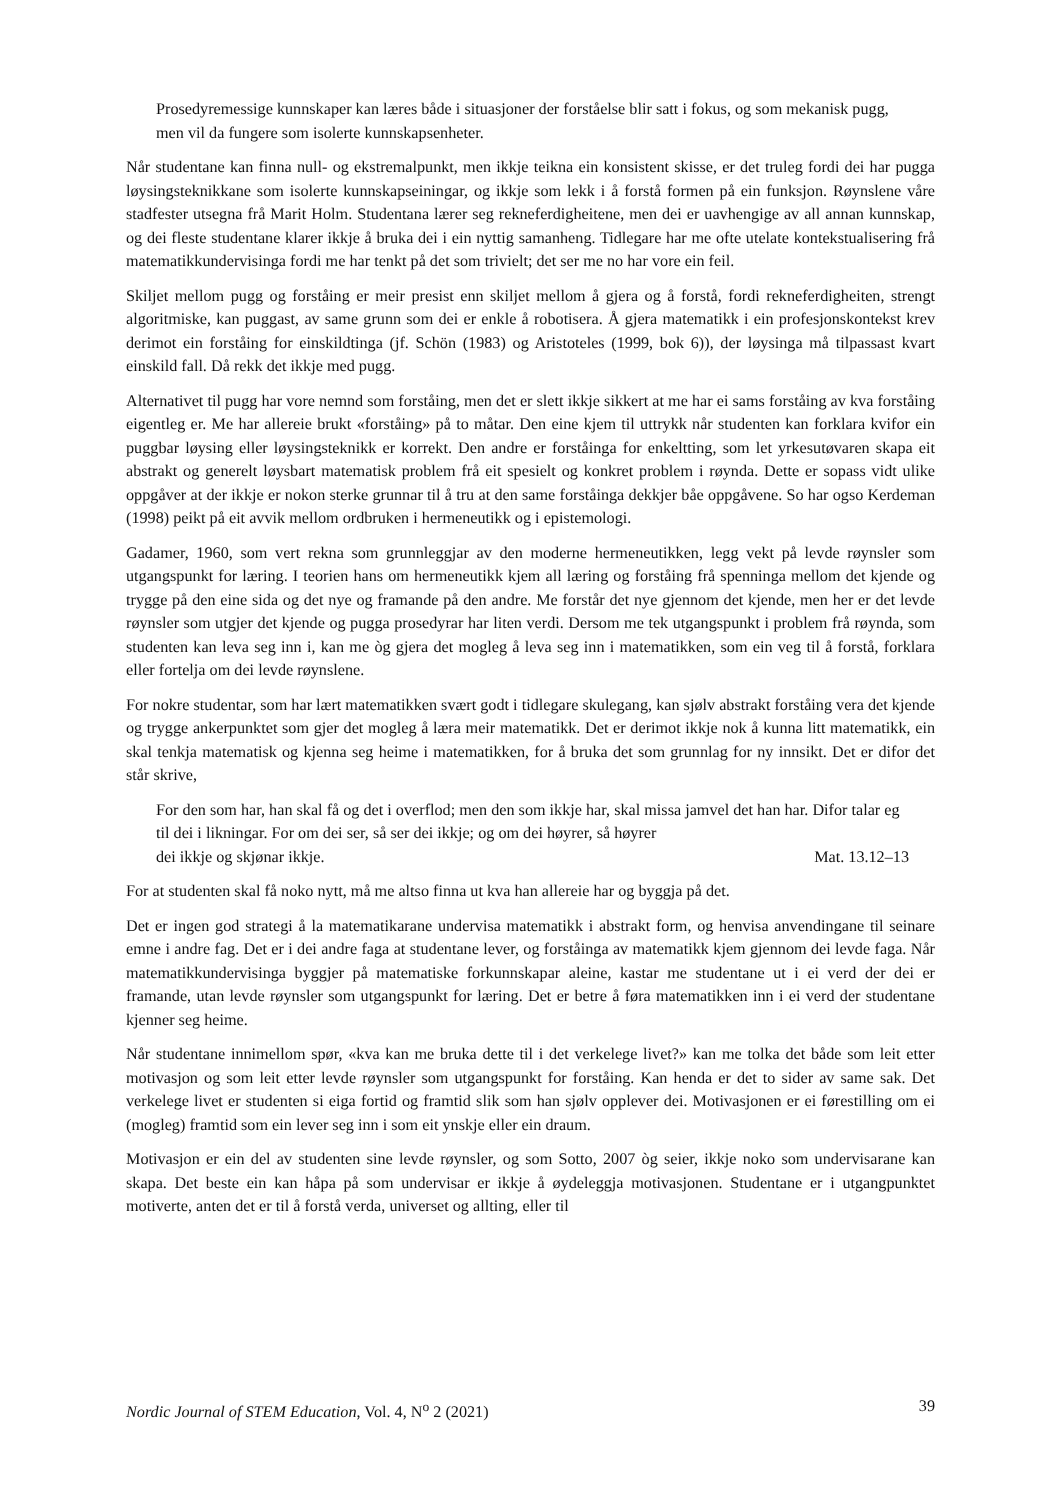Prosedyremessige kunnskaper kan læres både i situasjoner der forståelse blir satt i fokus, og som mekanisk pugg, men vil da fungere som isolerte kunnskapsenheter.
Når studentane kan finna null- og ekstremalpunkt, men ikkje teikna ein konsistent skisse, er det truleg fordi dei har pugga løysingsteknikkane som isolerte kunnskapseiningar, og ikkje som lekk i å forstå formen på ein funksjon. Røynslene våre stadfester utsegna frå Marit Holm. Studentana lærer seg rekneferdigheitene, men dei er uavhengige av all annan kunnskap, og dei fleste studentane klarer ikkje å bruka dei i ein nyttig samanheng. Tidlegare har me ofte utelate kontekstualisering frå matematikkundervisinga fordi me har tenkt på det som trivielt; det ser me no har vore ein feil.
Skiljet mellom pugg og forståing er meir presist enn skiljet mellom å gjera og å forstå, fordi rekneferdigheiten, strengt algoritmiske, kan puggast, av same grunn som dei er enkle å robotisera. Å gjera matematikk i ein profesjonskontekst krev derimot ein forståing for einskildtinga (jf. Schön (1983) og Aristoteles (1999, bok 6)), der løysinga må tilpassast kvart einskild fall. Då rekk det ikkje med pugg.
Alternativet til pugg har vore nemnd som forståing, men det er slett ikkje sikkert at me har ei sams forståing av kva forståing eigentleg er. Me har allereie brukt «forståing» på to måtar. Den eine kjem til uttrykk når studenten kan forklara kvifor ein puggbar løysing eller løysingsteknikk er korrekt. Den andre er forståinga for enkeltting, som let yrkesutøvaren skapa eit abstrakt og generelt løysbart matematisk problem frå eit spesielt og konkret problem i røynda. Dette er sopass vidt ulike oppgåver at der ikkje er nokon sterke grunnar til å tru at den same forståinga dekkjer båe oppgåvene. So har ogso Kerdeman (1998) peikt på eit avvik mellom ordbruken i hermeneutikk og i epistemologi.
Gadamer, 1960, som vert rekna som grunnleggjar av den moderne hermeneutikken, legg vekt på levde røynsler som utgangspunkt for læring. I teorien hans om hermeneutikk kjem all læring og forståing frå spenninga mellom det kjende og trygge på den eine sida og det nye og framande på den andre. Me forstår det nye gjennom det kjende, men her er det levde røynsler som utgjer det kjende og pugga prosedyrar har liten verdi. Dersom me tek utgangspunkt i problem frå røynda, som studenten kan leva seg inn i, kan me òg gjera det mogleg å leva seg inn i matematikken, som ein veg til å forstå, forklara eller fortelja om dei levde røynslene.
For nokre studentar, som har lært matematikken svært godt i tidlegare skulegang, kan sjølv abstrakt forståing vera det kjende og trygge ankerpunktet som gjer det mogleg å læra meir matematikk. Det er derimot ikkje nok å kunna litt matematikk, ein skal tenkja matematisk og kjenna seg heime i matematikken, for å bruka det som grunnlag for ny innsikt. Det er difor det står skrive,
For den som har, han skal få og det i overflod; men den som ikkje har, skal missa jamvel det han har. Difor talar eg til dei i likningar. For om dei ser, så ser dei ikkje; og om dei høyrer, så høyrer
dei ikkje og skjønar ikkje. Mat. 13.12–13
For at studenten skal få noko nytt, må me altso finna ut kva han allereie har og byggja på det.
Det er ingen god strategi å la matematikarane undervisa matematikk i abstrakt form, og henvisa anvendingane til seinare emne i andre fag. Det er i dei andre faga at studentane lever, og forståinga av matematikk kjem gjennom dei levde faga. Når matematikkundervisinga byggjer på matematiske forkunnskapar aleine, kastar me studentane ut i ei verd der dei er framande, utan levde røynsler som utgangspunkt for læring. Det er betre å føra matematikken inn i ei verd der studentane kjenner seg heime.
Når studentane innimellom spør, «kva kan me bruka dette til i det verkelege livet?» kan me tolka det både som leit etter motivasjon og som leit etter levde røynsler som utgangspunkt for forståing. Kan henda er det to sider av same sak. Det verkelege livet er studenten si eiga fortid og framtid slik som han sjølv opplever dei. Motivasjonen er ei førestilling om ei (mogleg) framtid som ein lever seg inn i som eit ynskje eller ein draum.
Motivasjon er ein del av studenten sine levde røynsler, og som Sotto, 2007 òg seier, ikkje noko som undervisarane kan skapa. Det beste ein kan håpa på som undervisar er ikkje å øydeleggja motivasjonen. Studentane er i utgangpunktet motiverte, anten det er til å forstå verda, universet og allting, eller til
Nordic Journal of STEM Education, Vol. 4, N<sup>o</sup> 2 (2021) 39